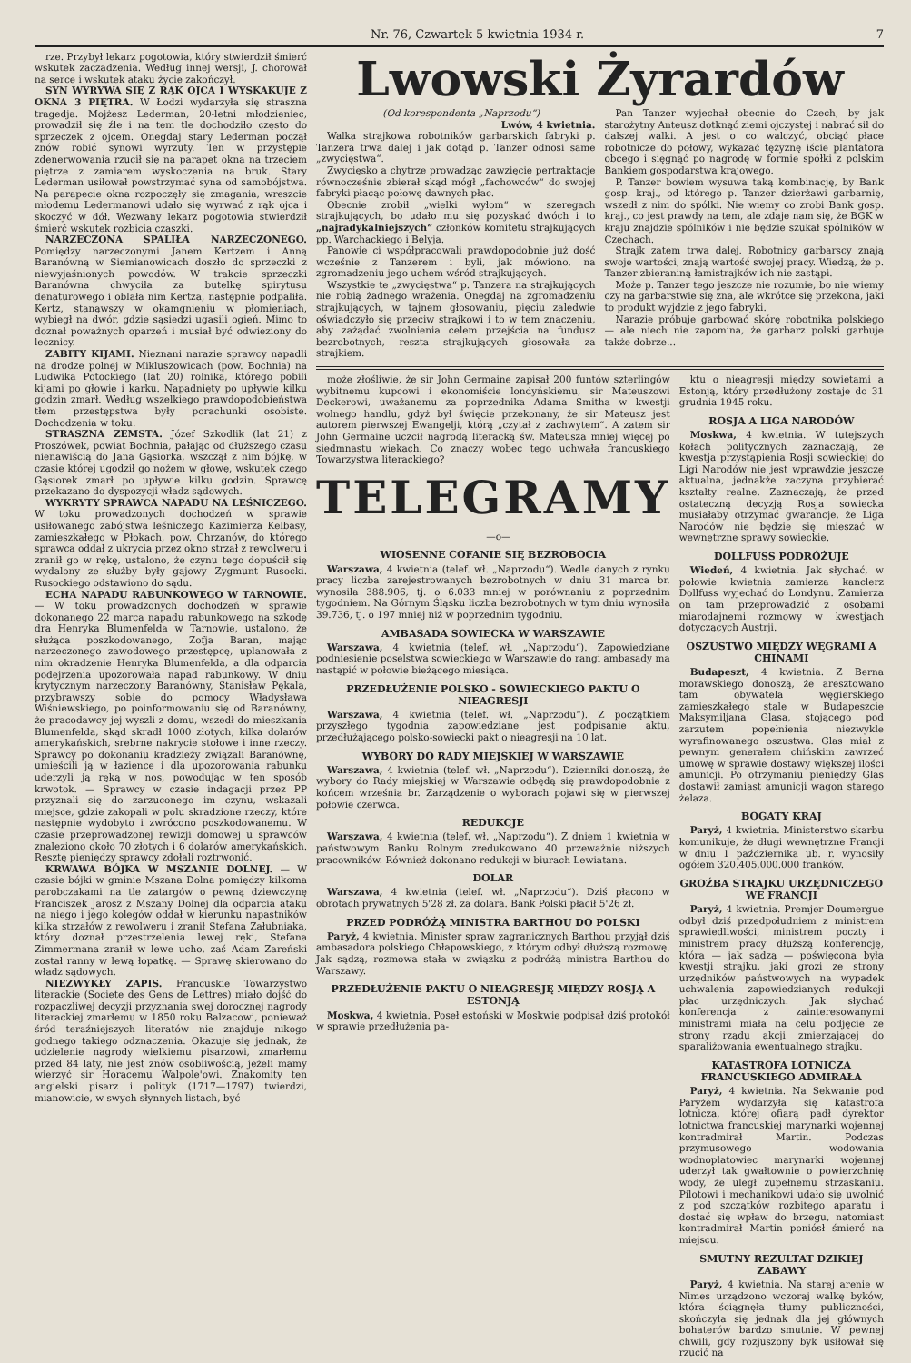Nr. 76, Czwartek 5 kwietnia 1934 r. 7
rze. Przybył lekarz pogotowia, który stwierdził śmierć wskutek zaczadzenia. Według innej wersji, J. chorował na serce i wskutek ataku życie zakończył.
SYN WYRYWA SIĘ Z RĄK OJCA I WYSKAKUJE Z OKNA 3 PIĘTRA. W Łodzi wydarzyła się straszna tragedja. Mojżesz Lederman, 20-letni młodzieniec, prowadził się źle i na tem tle dochodziło często do sprzeczek z ojcem. Onegdaj stary Lederman począł znów robić synowi wyrzuty. Ten w przystępie zdenerwowania rzucił się na parapet okna na trzeciem piętrze z zamiarem wyskoczenia na bruk. Stary Lederman usiłował powstrzymać syna od samobójstwa. Na parapecie okna rozpoczęły się zmagania, wreszcie młodemu Ledermanowi udało się wyrwać z rąk ojca i skoczyć w dół. Wezwany lekarz pogotowia stwierdził śmierć wskutek rozbicia czaszki.
NARZECZONA SPALIŁA NARZECZONEGO. Pomiędzy narzeczonymi Janem Kertzem i Anną Baranówną w Siemianowicach doszło do sprzeczki z niewyjaśnionych powodów. W trakcie sprzeczki Baranówna chwyciła za butelkę spirytusu denaturowego i oblała nim Kertza, następnie podpaliła. Kertz, stanąwszy w okamgnieniu w płomieniach, wybiegł na dwór, gdzie sąsiedzi ugasili ogień. Mimo to doznał poważnych oparzeń i musiał być odwieziony do lecznicy.
ZABITY KIJAMI. Nieznani narazie sprawcy napadli na drodze polnej w Mikluszowicach (pow. Bochnia) na Ludwika Potockiego (lat 20) rolnika, którego pobili kijami po głowie i karku. Napadnięty po upływie kilku godzin zmarł. Według wszelkiego prawdopodobieństwa tłem przestępstwa były porachunki osobiste. Dochodzenia w toku.
STRASZNA ZEMSTA. Józef Szkodlik (lat 21) z Proszówek, powiat Bochnia, pałając od dłuższego czasu nienawiścią do Jana Gąsiorka, wszczął z nim bójkę, w czasie której ugodził go nożem w głowę, wskutek czego Gąsiorek zmarł po upływie kilku godzin. Sprawcę przekazano do dyspozycji władz sądowych.
WYKRYTY SPRAWCA NAPADU NA LEŚNICZEGO. W toku prowadzonych dochodzeń w sprawie usiłowanego zabójstwa leśniczego Kazimierza Kelbasy, zamieszkałego w Płokach, pow. Chrzanów, do którego sprawca oddał z ukrycia przez okno strzał z rewolweru i zranił go w rękę, ustalono, że czynu tego dopuścił się wydalony ze służby były gajowy Zygmunt Rusocki. Rusockiego odstawiono do sądu.
ECHA NAPADU RABUNKOWEGO W TARNOWIE. — W toku prowadzonych dochodzeń w sprawie dokonanego 22 marca napadu rabunkowego na szkodę dra Henryka Blumenfelda w Tarnowie, ustalono, że służąca poszkodowanego, Zofja Baran, mając narzeczonego zawodowego przestępcę, uplanowała z nim okradzenie Henryka Blumenfelda, a dla odparcia podejrzenia upozorowała napad rabunkowy. W dniu krytycznym narzeczony Baranówny, Stanisław Pękala, przybrawszy sobie do pomocy Władysława Wiśniewskiego, po poinformowaniu się od Baranówny, że pracodawcy jej wyszli z domu, wszedł do mieszkania Blumenfelda, skąd skradł 1000 złotych, kilka dolarów amerykańskich, srebrne nakrycie stołowe i inne rzeczy. Sprawcy po dokonaniu kradzieży związali Baranównę, umieścili ją w łazience i dla upozorowania rabunku uderzyli ją ręką w nos, powodując w ten sposób krwotok. — Sprawcy w czasie indagacji przez PP przyznali się do zarzuconego im czynu, wskazali miejsce, gdzie zakopali w polu skradzione rzeczy, które następnie wydobyto i zwrócono poszkodowanemu. W czasie przeprowadzonej rewizji domowej u sprawców znaleziono około 70 złotych i 6 dolarów amerykańskich. Resztę pieniędzy sprawcy zdołali roztrwonić.
KRWAWA BÓJKA W MSZANIE DOLNEJ. — W czasie bójki w gminie Mszana Dolna pomiędzy kilkoma parobczakami na tle zatargów o pewną dziewczynę Franciszek Jarosz z Mszany Dolnej dla odparcia ataku na niego i jego kolegów oddał w kierunku napastników kilka strzałów z rewolweru i zranił Stefana Załubniaka, który doznał przestrzelenia lewej ręki, Stefana Zimmermana zranił w lewe ucho, zaś Adam Zareński został ranny w lewą łopatkę. — Sprawę skierowano do władz sądowych.
NIEZWYKŁY ZAPIS. Francuskie Towarzystwo literackie (Societe des Gens de Lettres) miało dojść do rozpaczliwej decyzji przyznania swej dorocznej nagrody literackiej zmarłemu w 1850 roku Balzacowi, ponieważ śród teraźniejszych literatów nie znajduje nikogo godnego takiego odznaczenia. Okazuje się jednak, że udzielenie nagrody wielkiemu pisarzowi, zmarłemu przed 84 laty, nie jest znów osobliwością, jeżeli mamy wierzyć sir Horacemu Walpole'owi. Znakomity ten angielski pisarz i polityk (1717—1797) twierdzi, mianowicie, w swych słynnych listach, być
Lwowski Żyrardów
(Od korespondenta „Naprzodu“)
Lwów, 4 kwietnia.
Walka strajkowa robotników garbarskich fabryki p. Tanzera trwa dalej i jak dotąd p. Tanzer odnosi same „zwycięstwa“.
Zwycięsko a chytrze prowadząc zawzięcie pertraktacje równocześnie zbierał skąd mógł „fachowców“ do swojej fabryki płacąc połowę dawnych płac.
Obecnie zrobił „wielki wyłom“ w szeregach strajkujących, bo udało mu się pozyskać dwóch i to „najradykalniejszych“ członków komitetu strajkujących pp. Warchackiego i Belyja.
Panowie ci współpracowali prawdopodobnie już dość wcześnie z Tanzerem i byli, jak mówiono, na zgromadzeniu jego uchem wśród strajkujących.
Wszystkie te „zwycięstwa“ p. Tanzera na strajkujących nie robią żadnego wrażenia. Onegdaj na zgromadzeniu strajkujących, w tajnem głosowaniu, pięciu zaledwie oświadczyło się przeciw strajkowi i to w tem znaczeniu, aby zażądać zwolnienia celem przejścia na fundusz bezrobotnych, reszta strajkujących głosowała za strajkiem.
Pan Tanzer wyjechał obecnie do Czech, by jak starożytny Anteusz dotknąć ziemi ojczystej i nabrać sił do dalszej walki. A jest o co walczyć, obciąć płace robotnicze do połowy, wykazać tężyznę iście plantatora obcego i sięgnąć po nagrodę w formie spółki z polskim Bankiem gospodarstwa krajowego.
P. Tanzer bowiem wysuwa taką kombinację, by Bank gosp. kraj., od którego p. Tanzer dzierżawi garbarnię, wszedł z nim do spółki. Nie wiemy co zrobi Bank gosp. kraj., co jest prawdy na tem, ale zdaje nam się, że BGK w kraju znajdzie spólników i nie będzie szukał spólników w Czechach.
Strajk zatem trwa dalej. Robotnicy garbarscy znają swoje wartości, znają wartość swojej pracy. Wiedzą, że p. Tanzer zbieraniną łamistrajków ich nie zastąpi.
Może p. Tanzer tego jeszcze nie rozumie, bo nie wiemy czy na garbarstwie się zna, ale wkrótce się przekona, jaki to produkt wyjdzie z jego fabryki.
Narazie próbuje garbować skórę robotnika polskiego — ale niech nie zapomina, że garbarz polski garbuje także dobrze...
może złośliwie, że sir John Germaine zapisał 200 funtów szterlingów wybitnemu kupcowi i ekonomiście londyńskiemu, sir Mateuszowi Deckerowi, uważanemu za poprzednika Adama Smitha w kwestji wolnego handlu, gdyż był święcie przekonany, że sir Mateusz jest autorem pierwszej Ewangelji, którą „czytał z zachwytem“. A zatem sir John Germaine uczcił nagrodą literacką św. Mateusza mniej więcej po siedmnastu wiekach. Co znaczy wobec tego uchwała francuskiego Towarzystwa literackiego?
TELEGRAMY
—o—
WIOSENNE COFANIE SIĘ BEZROBOCIA
Warszawa, 4 kwietnia (telef. wł. „Naprzodu“). Wedle danych z rynku pracy liczba zarejestrowanych bezrobotnych w dniu 31 marca br. wynosiła 388.906, tj. o 6.033 mniej w porównaniu z poprzednim tygodniem. Na Górnym Śląsku liczba bezrobotnych w tym dniu wynosiła 39.736, tj. o 197 mniej niż w poprzednim tygodniu.
AMBASADA SOWIECKA W WARSZAWIE
Warszawa, 4 kwietnia (telef. wł. „Naprzodu“). Zapowiedziane podniesienie poselstwa sowieckiego w Warszawie do rangi ambasady ma nastąpić w połowie bieżącego miesiąca.
PRZEDŁUŻENIE POLSKO - SOWIECKIEGO PAKTU O NIEAGRESJI
Warszawa, 4 kwietnia (telef. wł. „Naprzodu“). Z początkiem przyszłego tygodnia zapowiedziane jest podpisanie aktu, przedłużającego polsko-sowiecki pakt o nieagresji na 10 lat.
WYBORY DO RADY MIEJSKIEJ W WARSZAWIE
Warszawa, 4 kwietnia (telef. wł. „Naprzodu“). Dzienniki donoszą, że wybory do Rady miejskiej w Warszawie odbędą się prawdopodobnie z końcem września br. Zarządzenie o wyborach pojawi się w pierwszej połowie czerwca.
REDUKCJE
Warszawa, 4 kwietnia (telef. wł. „Naprzodu“). Z dniem 1 kwietnia w państwowym Banku Rolnym zredukowano 40 przeważnie niższych pracowników. Również dokonano redukcji w biurach Lewiatana.
DOLAR
Warszawa, 4 kwietnia (telef. wł. „Naprzodu“). Dziś płacono w obrotach prywatnych 5'28 zł. za dolara. Bank Polski płacił 5'26 zł.
PRZED PODRÓŻĄ MINISTRA BARTHOU DO POLSKI
Paryż, 4 kwietnia. Minister spraw zagranicznych Barthou przyjął dziś ambasadora polskiego Chłapowskiego, z którym odbył dłuższą rozmowę. Jak sądzą, rozmowa stała w związku z podróżą ministra Barthou do Warszawy.
PRZEDŁUŻENIE PAKTU O NIEAGRESJĘ MIĘDZY ROSJĄ A ESTONJĄ
Moskwa, 4 kwietnia. Poseł estoński w Moskwie podpisał dziś protokół w sprawie przedłużenia pa-
ktu o nieagresji między sowietami a Estonją, który przedłużony zostaje do 31 grudnia 1945 roku.
ROSJA A LIGA NARODÓW
Moskwa, 4 kwietnia. W tutejszych kołach politycznych zaznaczają, że kwestja przystąpienia Rosji sowieckiej do Ligi Narodów nie jest wprawdzie jeszcze aktualna, jednakże zaczyna przybierać kształty realne. Zaznaczają, że przed ostateczną decyzją Rosja sowiecka musiałaby otrzymać gwarancje, że Liga Narodów nie będzie się mieszać w wewnętrzne sprawy sowieckie.
DOLLFUSS PODRÓŻUJE
Wiedeń, 4 kwietnia. Jak słychać, w połowie kwietnia zamierza kanclerz Dollfuss wyjechać do Londynu. Zamierza on tam przeprowadzić z osobami miarodajnemi rozmowy w kwestjach dotyczących Austrji.
OSZUSTWO MIĘDZY WĘGRAMI A CHINAMI
Budapeszt, 4 kwietnia. Z Berna morawskiego donoszą, że aresztowano tam obywatela węgierskiego zamieszkałego stale w Budapeszcie Maksymiljana Glasa, stojącego pod zarzutem popełnienia niezwykle wyrafinowanego oszustwa. Glas miał z pewnym generałem chińskim zawrzeć umowę w sprawie dostawy większej ilości amunicji. Po otrzymaniu pieniędzy Glas dostawił zamiast amunicji wagon starego żelaza.
BOGATY KRAJ
Paryż, 4 kwietnia. Ministerstwo skarbu komunikuje, że długi wewnętrzne Francji w dniu 1 października ub. r. wynosiły ogółem 320.405,000.000 franków.
GROŹBA STRAJKU URZĘDNICZEGO WE FRANCJI
Paryż, 4 kwietnia. Premjer Doumergue odbył dziś przedpołudniem z ministrem sprawiedliwości, ministrem poczty i ministrem pracy dłuższą konferencję, która — jak sądzą — poświęcona była kwestji strajku, jaki grozi ze strony urzędników państwowych na wypadek uchwalenia zapowiedzianych redukcji płac urzędniczych. Jak słychać konferencja z zainteresowanymi ministrami miała na celu podjęcie ze strony rządu akcji zmierzającej do sparaliżowania ewentualnego strajku.
KATASTROFA LOTNICZA FRANCUSKIEGO ADMIRAŁA
Paryż, 4 kwietnia. Na Sekwanie pod Paryżem wydarzyła się katastrofa lotnicza, której ofiarą padł dyrektor lotnictwa francuskiej marynarki wojennej kontradmirał Martin. Podczas przymusowego wodowania wodnopłatowiec marynarki wojennej uderzył tak gwałtownie o powierzchnię wody, że uległ zupełnemu strzaskaniu. Pilotowi i mechanikowi udało się uwolnić z pod szczątków rozbitego aparatu i dostać się wpław do brzegu, natomiast kontradmirał Martin poniósł śmierć na miejscu.
SMUTNY REZULTAT DZIKIEJ ZABAWY
Paryż, 4 kwietnia. Na starej arenie w Nimes urządzono wczoraj walkę byków, która ściągnęła tłumy publiczności, skończyła się jednak dla jej głównych bohaterów bardzo smutnie. W pewnej chwili, gdy rozjuszony byk usiłował się rzucić na